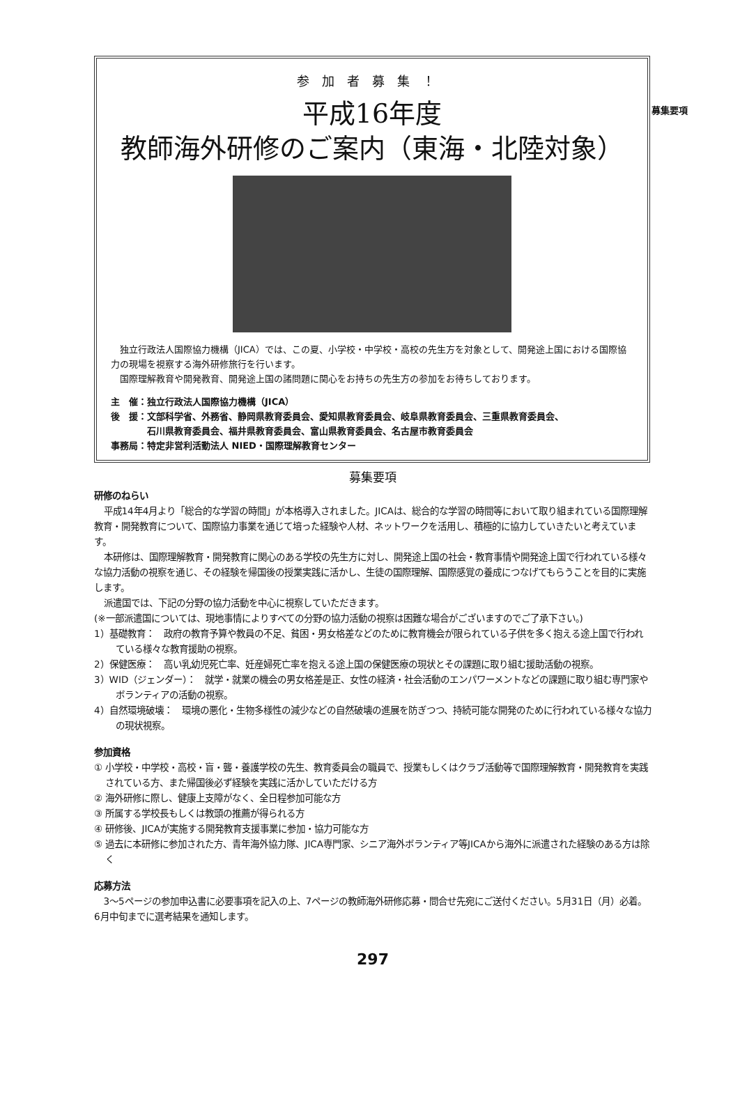募集要項
参加者募集！
平成16年度
教師海外研修のご案内（東海・北陸対象）
独立行政法人国際協力機構（JICA）では、この夏、小学校・中学校・高校の先生方を対象として、開発途上国における国際協力の現場を視察する海外研修旅行を行います。
国際理解教育や開発教育、開発途上国の諸問題に関心をお持ちの先生方の参加をお待ちしております。
主　催：独立行政法人国際協力機構（JICA）
後　援：文部科学省、外務省、静岡県教育委員会、愛知県教育委員会、岐阜県教育委員会、三重県教育委員会、
　　　　石川県教育委員会、福井県教育委員会、富山県教育委員会、名古屋市教育委員会
事務局：特定非営利活動法人 NIED・国際理解教育センター
募集要項
研修のねらい
平成14年4月より「総合的な学習の時間」が本格導入されました。JICAは、総合的な学習の時間等において取り組まれている国際理解教育・開発教育について、国際協力事業を通じて培った経験や人材、ネットワークを活用し、積極的に協力していきたいと考えています。
本研修は、国際理解教育・開発教育に関心のある学校の先生方に対し、開発途上国の社会・教育事情や開発途上国で行われている様々な協力活動の視察を通じ、その経験を帰国後の授業実践に活かし、生徒の国際理解、国際感覚の養成につなげてもらうことを目的に実施します。
派遣国では、下記の分野の協力活動を中心に視察していただきます。
(※一部派遣国については、現地事情によりすべての分野の協力活動の視察は困難な場合がございますのでご了承下さい。)
1）基礎教育：　政府の教育予算や教員の不足、貧困・男女格差などのために教育機会が限られている子供を多く抱える途上国で行われている様々な教育援助の視察。
2）保健医療：　高い乳幼児死亡率、妊産婦死亡率を抱える途上国の保健医療の現状とその課題に取り組む援助活動の視察。
3）WID（ジェンダー）：　就学・就業の機会の男女格差是正、女性の経済・社会活動のエンパワーメントなどの課題に取り組む専門家やボランティアの活動の視察。
4）自然環境破壊：　環境の悪化・生物多様性の減少などの自然破壊の進展を防ぎつつ、持続可能な開発のために行われている様々な協力の現状視察。
参加資格
① 小学校・中学校・高校・盲・聾・養護学校の先生、教育委員会の職員で、授業もしくはクラブ活動等で国際理解教育・開発教育を実践されている方、また帰国後必ず経験を実践に活かしていただける方
② 海外研修に際し、健康上支障がなく、全日程参加可能な方
③ 所属する学校長もしくは教頭の推薦が得られる方
④ 研修後、JICAが実施する開発教育支援事業に参加・協力可能な方
⑤ 過去に本研修に参加された方、青年海外協力隊、JICA専門家、シニア海外ボランティア等JICAから海外に派遣された経験のある方は除く
応募方法
3～5ページの参加申込書に必要事項を記入の上、7ページの教師海外研修応募・問合せ先宛にご送付ください。5月31日（月）必着。6月中旬までに選考結果を通知します。
297